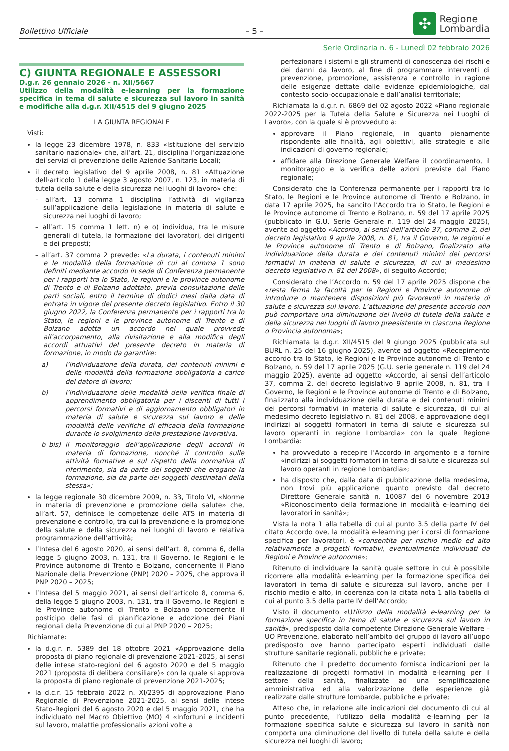Bollettino Ufficiale
– 5 –
✣
Regione
Lombardia
Serie Ordinaria n. 6 - Lunedì 02 febbraio 2026
C) GIUNTA REGIONALE E ASSESSORI
D.g.r. 26 gennaio 2026 - n. XII/5667
Utilizzo della modalità e-learning per la formazione specifica in tema di salute e sicurezza sul lavoro in sanità e modifiche alla d.g.r. XII/4515 del 9 giugno 2025
LA GIUNTA REGIONALE
Visti:
la legge 23 dicembre 1978, n. 833 «Istituzione del servizio sanitario nazionale» che, all’art. 21, disciplina l’organizzazione dei servizi di prevenzione delle Aziende Sanitarie Locali;
il decreto legislativo del 9 aprile 2008, n. 81 «Attuazione dell›articolo 1 della legge 3 agosto 2007, n. 123, in materia di tutela della salute e della sicurezza nei luoghi di lavoro» che:
– all’art. 13 comma 1 disciplina l’attività di vigilanza sull’applicazione della legislazione in materia di salute e sicurezza nei luoghi di lavoro;
– all’art. 15 comma 1 lett. n) e o) individua, tra le misure generali di tutela, la formazione dei lavoratori, dei dirigenti e dei preposti;
– all’art. 37 comma 2 prevede: «La durata, i contenuti minimi e le modalità della formazione di cui al comma 1 sono definiti mediante accordo in sede di Conferenza permanente per i rapporti tra lo Stato, le regioni e le province autonome di Trento e di Bolzano adottato, previa consultazione delle parti sociali, entro il termine di dodici mesi dalla data di entrata in vigore del presente decreto legislativo. Entro il 30 giugno 2022, la Conferenza permanente per i rapporti tra lo Stato, le regioni e le province autonome di Trento e di Bolzano adotta un accordo nel quale provvede all’accorpamento, alla rivisitazione e alla modifica degli accordi attuativi del presente decreto in materia di formazione, in modo da garantire:
a) l’individuazione della durata, dei contenuti minimi e delle modalità della formazione obbligatoria a carico del datore di lavoro;
b) l’individuazione delle modalità della verifica finale di apprendimento obbligatoria per i discenti di tutti i percorsi formativi e di aggiornamento obbligatori in materia di salute e sicurezza sul lavoro e delle modalità delle verifiche di efficacia della formazione durante lo svolgimento della prestazione lavorativa.
b_bis) il monitoraggio dell’applicazione degli accordi in materia di formazione, nonché il controllo sulle attività formative e sul rispetto della normativa di riferimento, sia da parte dei soggetti che erogano la formazione, sia da parte dei soggetti destinatari della stessa»;
la legge regionale 30 dicembre 2009, n. 33, Titolo VI, «Norme in materia di prevenzione e promozione della salute» che, all’art. 57, definisce le competenze delle ATS in materia di prevenzione e controllo, tra cui la prevenzione e la promozione della salute e della sicurezza nei luoghi di lavoro e relativa programmazione dell’attività;
l’Intesa del 6 agosto 2020, ai sensi dell’art. 8, comma 6, della legge 5 giugno 2003, n. 131, tra il Governo, le Regioni e le Province autonome di Trento e Bolzano, concernente il Piano Nazionale della Prevenzione (PNP) 2020 – 2025, che approva il PNP 2020 – 2025;
l’Intesa del 5 maggio 2021, ai sensi dell’articolo 8, comma 6, della legge 5 giugno 2003, n. 131, tra il Governo, le Regioni e le Province autonome di Trento e Bolzano concernente il posticipo delle fasi di pianificazione e adozione dei Piani regionali della Prevenzione di cui al PNP 2020 – 2025;
Richiamate:
la d.g.r. n. 5389 del 18 ottobre 2021 «Approvazione della proposta di piano regionale di prevenzione 2021-2025, ai sensi delle intese stato-regioni del 6 agosto 2020 e del 5 maggio 2021 (proposta di delibera consiliare)» con la quale si approva la proposta di piano regionale di prevenzione 2021-2025;
la d.c.r. 15 febbraio 2022 n. XI/2395 di approvazione Piano Regionale di Prevenzione 2021-2025, ai sensi delle intese Stato-Regioni del 6 agosto 2020 e del 5 maggio 2021, che ha individuato nel Macro Obiettivo (MO) 4 «Infortuni e incidenti sul lavoro, malattie professionali» azioni volte a
perfezionare i sistemi e gli strumenti di conoscenza dei rischi e dei danni da lavoro, al fine di programmare interventi di prevenzione, promozione, assistenza e controllo in ragione delle esigenze dettate dalle evidenze epidemiologiche, dal contesto socio-occupazionale e dall’analisi territoriale;
Richiamata la d.g.r. n. 6869 del 02 agosto 2022 «Piano regionale 2022-2025 per la Tutela della Salute e Sicurezza nei Luoghi di Lavoro», con la quale si è provveduto a:
approvare il Piano regionale, in quanto pienamente rispondente alle finalità, agli obiettivi, alle strategie e alle indicazioni di governo regionale;
affidare alla Direzione Generale Welfare il coordinamento, il monitoraggio e la verifica delle azioni previste dal Piano regionale;
Considerato che la Conferenza permanente per i rapporti tra lo Stato, le Regioni e le Province autonome di Trento e Bolzano, in data 17 aprile 2025, ha sancito l’Accordo tra lo Stato, le Regioni e le Province autonome di Trento e Bolzano, n. 59 del 17 aprile 2025 (pubblicato in G.U. Serie Generale n. 119 del 24 maggio 2025), avente ad oggetto «Accordo, ai sensi dell’articolo 37, comma 2, del decreto legislativo 9 aprile 2008, n. 81, tra il Governo, le regioni e le Province autonome di Trento e di Bolzano, finalizzato alla individuazione della durata e dei contenuti minimi dei percorsi formativi in materia di salute e sicurezza, di cui al medesimo decreto legislativo n. 81 del 2008», di seguito Accordo;
Considerato che l’Accordo n. 59 del 17 aprile 2025 dispone che «resta ferma la facoltà per le Regioni e Province autonome di introdurre o mantenere disposizioni più favorevoli in materia di salute e sicurezza sul lavoro. L’attuazione del presente accordo non può comportare una diminuzione del livello di tutela della salute e della sicurezza nei luoghi di lavoro preesistente in ciascuna Regione o Provincia autonoma»;
Richiamata la d.g.r. XII/4515 del 9 giungo 2025 (pubblicata sul BURL n. 25 del 16 giugno 2025), avente ad oggetto «Recepimento accordo tra lo Stato, le Regioni e le Province autonome di Trento e Bolzano, n. 59 del 17 aprile 2025 (G.U. serie generale n. 119 del 24 maggio 2025), avente ad oggetto «Accordo, ai sensi dell’articolo 37, comma 2, del decreto legislativo 9 aprile 2008, n. 81, tra il Governo, le Regioni e le Province autonome di Trento e di Bolzano, finalizzato alla individuazione della durata e dei contenuti minimi dei percorsi formativi in materia di salute e sicurezza, di cui al medesimo decreto legislativo n. 81 del 2008, e approvazione degli indirizzi ai soggetti formatori in tema di salute e sicurezza sul lavoro operanti in regione Lombardia» con la quale Regione Lombardia:
ha provveduto a recepire l’Accordo in argomento e a fornire «indirizzi ai soggetti formatori in tema di salute e sicurezza sul lavoro operanti in regione Lombardia»;
ha disposto che, dalla data di pubblicazione della medesima, non trovi più applicazione quanto previsto dal decreto Direttore Generale sanità n. 10087 del 6 novembre 2013 «Riconoscimento della formazione in modalità e-learning dei lavoratori in sanità»;
Vista la nota 1 alla tabella di cui al punto 3.5 della parte IV del citato Accordo ove, la modalità e-learning per i corsi di formazione specifica per lavoratori, è «consentita per rischio medio ed alto relativamente a progetti formativi, eventualmente individuati da Regioni e Province autonome»;
Ritenuto di individuare la sanità quale settore in cui è possibile ricorrere alla modalità e-learning per la formazione specifica dei lavoratori in tema di salute e sicurezza sul lavoro, anche per il rischio medio e alto, in coerenza con la citata nota 1 alla tabella di cui al punto 3.5 della parte IV dell’Accordo;
Visto il documento «Utilizzo della modalità e-learning per la formazione specifica in tema di salute e sicurezza sul lavoro in sanità», predisposto dalla competente Direzione Generale Welfare – UO Prevenzione, elaborato nell’ambito del gruppo di lavoro all’uopo predisposto ove hanno partecipato esperti individuati dalle strutture sanitarie regionali, pubbliche e private;
Ritenuto che il predetto documento fornisca indicazioni per la realizzazione di progetti formativi in modalità e-learning per il settore della sanità, finalizzate ad una semplificazione amministrativa ed alla valorizzazione delle esperienze già realizzate dalle strutture lombarde, pubbliche e private;
Atteso che, in relazione alle indicazioni del documento di cui al punto precedente, l’utilizzo della modalità e-learning per la formazione specifica salute e sicurezza sul lavoro in sanità non comporta una diminuzione del livello di tutela della salute e della sicurezza nei luoghi di lavoro;